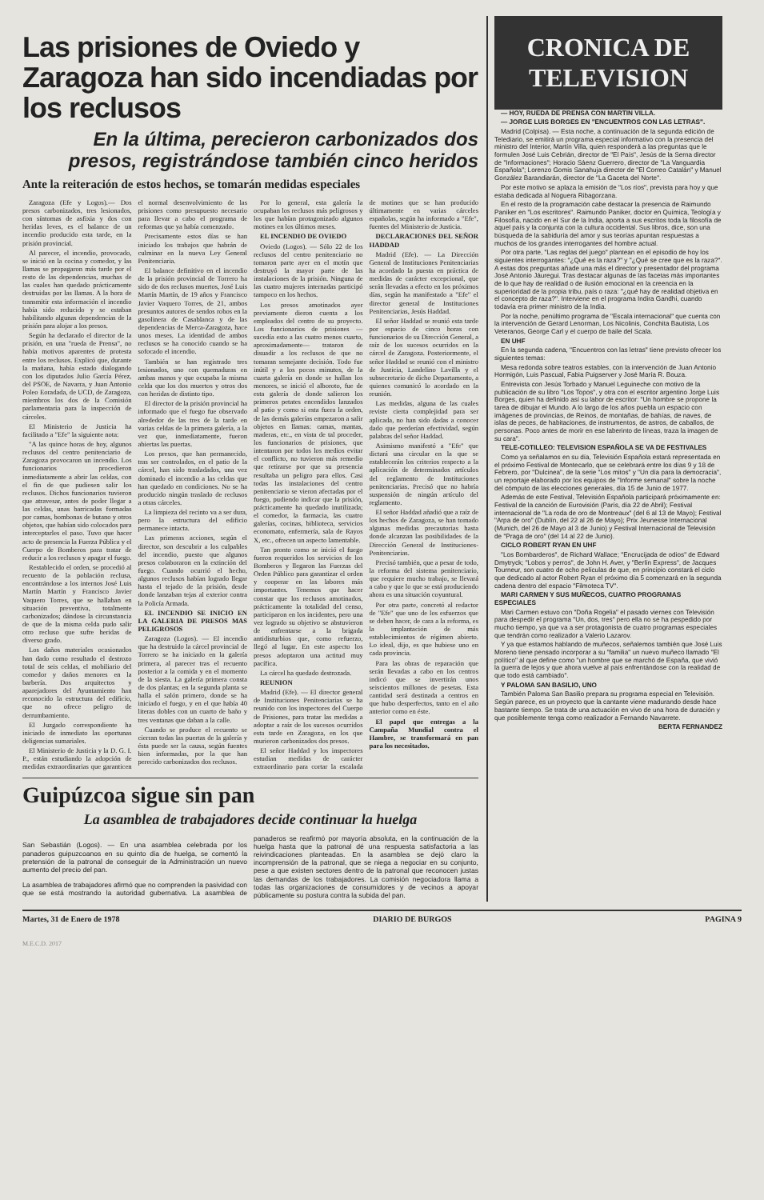Las prisiones de Oviedo y Zaragoza han sido incendiadas por los reclusos
En la última, perecieron carbonizados dos presos, registrándose también cinco heridos
Ante la reiteración de estos hechos, se tomarán medidas especiales
Zaragoza (Efe y Logos).— Dos presos carbonizados, tres lesionados, con síntomas de asfixia y dos con heridas leves, es el balance de un incendio producido esta tarde, en la prisión provincial.
Al parecer, el incendio, provocado, se inició en la cocina y comedor, y las llamas se propagaron más tarde por el resto de las dependencias, muchas de las cuales han quedado prácticamente destruidas por las llamas. A la hora de transmitir esta información el incendio había sido reducido y se estaban habilitando algunas dependencias de la prisión para alojar a los presos.
Según ha declarado el director de la prisión, en una "rueda de Prensa", no había motivos aparentes de protesta entre los reclusos. Explicó que, durante la mañana, había estado dialogando con los diputados Julio García Pérez, del PSOE, de Navarra, y Juan Antonio Poleo Eoradada, de UCD, de Zaragoza, miembros los dos de la Comisión parlamentaria para la inspección de cárceles.
El Ministerio de Justicia ha facilitado a "Efe" la siguiente nota:
"A las quince horas de hoy, algunos reclusos del centro penitenciario de Zaragoza provocaron un incendio. Los funcionarios procedieron inmediatamente a abrir las celdas, con el fin de que pudiesen salir los reclusos. Dichos funcionarios tuvieron que atravesar, antes de poder llegar a las celdas, unas barricadas formadas por camas, bombonas de butano y otros objetos, que habían sido colocados para interceptarles el paso. Tuvo que hacer acto de presencia la Fuerza Pública y el Cuerpo de Bomberos para tratar de reducir a los reclusos y apagar el fuego.
Restablecido el orden, se procedió al recuento de la población reclusa, encontrándose a los internos José Luis Martín Martín y Francisco Javier Vaquero Torres, que se hallaban en situación preventiva, totalmente carbonizados; dándose la circunstancia de que de la misma celda pudo salir otro recluso que sufre heridas de diverso grado.
Los daños materiales ocasionados han dado como resultado el destrozo total de seis celdas, el mobiliario del comedor y daños menores en la barbería. Dos arquitectos y aparejadores del Ayuntamiento han reconocido la estructura del edificio, que no ofrece peligro de derrumbamiento.
El Juzgado correspondiente ha iniciado de inmediato las oportunas deligencias sumariales.
El Ministerio de Justicia y la D. G. I. P., están estudiando la adopción de medidas extraordinarias que garanticen el normal desenvolvimiento de las prisiones como presupuesto necesario para llevar a cabo el programa de reformas que ya había comenzado.
Precisamente estos días se han iniciado los trabajos que habrán de culminar en la nueva Ley General Penitenciaria.
El balance definitivo en el incendio de la prisión provincial de Torrero ha sido de dos reclusos muertos, José Luis Martín Martín, de 19 años y Francisco Javier Vaquero Torres, de 21, ambos presuntos autores de sendos robos en la gasolinera de Casablanca y de las dependencias de Merca-Zaragoza, hace unos meses. La identidad de ambos reclusos se ha conocido cuando se ha sofocado el incendio.
También se han registrado tres lesionados, uno con quemaduras en ambas manos y que ocupaba la misma celda que los dos muertos y otros dos con heridas de distinto tipo.
El director de la prisión provincial ha informado que el fuego fue observado alrededor de las tres de la tarde en varias celdas de la primera galería, a la vez que, inmediatamente, fueron abiertas las puertas.
Los presos, que han permanecido, tras ser controlados, en el patio de la cárcel, han sido trasladados, una vez dominado el incendio a las celdas que han quedado en condiciones. No se ha producido ningún traslado de reclusos a otras cárceles.
La limpieza del recinto va a ser dura, pero la estructura del edificio permanece intacta.
Las primeras acciones, según el director, son descubrir a los culpables del incendio, puesto que algunos presos colaboraron en la extinción del fuego. Cuando ocurrió el hecho, algunos reclusos habían logrado llegar hasta el tejado de la prisión, desde donde lanzaban tejas al exterior contra la Policía Armada.
EL INCENDIO SE INICIO EN LA GALERIA DE PRESOS MAS PELIGROSOS
Zaragoza (Logos). — El incendio que ha destruido la cárcel provincial de Torrero se ha iniciado en la galería primera, al parecer tras el recuento posterior a la comida y en el momento de la siesta. La galería primera consta de dos plantas; en la segunda planta se halla el salón primero, donde se ha iniciado el fuego, y en el que había 40 literas dobles con un cuarto de baño y tres ventanas que daban a la calle.
Cuando se produce el recuento se cierran todas las puertas de la galería y ésta puede ser la causa, según fuentes bien informadas, por la que han perecido carbonizados dos reclusos.
Por lo general, esta galería la ocupaban los reclusos más peligrosos y los que habían protagonizado algunos motines en los últimos meses.
EL INCENDIO DE OVIEDO
Oviedo (Logos). — Sólo 22 de los reclusos del centro penitenciario no tomaron parte ayer en el motín que destruyó la mayor parte de las instalaciones de la prisión. Ninguna de las cuatro mujeres internadas participó tampoco en los hechos.
Los presos amotinados ayer previamente dieron cuenta a los empleados del centro de su proyecto. Los funcionarios de prisiones —sucedía esto a las cuatro menos cuarto, aproximadamente— trataron de disuadir a los reclusos de que no tomaran semejante decisión. Todo fue inútil y a los pocos minutos, de la cuarta galería en donde se hallan los menores, se inició el alboroto, fue de esta galería de donde salieron los primeros petates encendidos lanzados al patio y como si esta fuera la orden, de las demás galerías empezaron a salir objetos en llamas: camas, mantas, maderas, etc., en vista de tal proceder, los funcionarios de prisiones, que intentaron por todos los medios evitar el conflicto, no tuvieron más remedio que retirarse por que su presencia resultaba un peligro para ellos. Casi todas las instalaciones del centro penitenciario se vieron afectadas por el fuego, pudiendo indicar que la prisión, prácticamente ha quedado inutilizada; el comedor, la farmacia, las cuatro galerías, cocinas, biblioteca, servicios economato, enfermería, sala de Rayos X, etc., ofrecen un aspecto lamentable.
Tan pronto como se inició el fuego fueron requeridos los servicios de los Bomberos y llegaron las Fuerzas del Orden Público para garantizar el orden y cooperar en las labores más importantes. Tenemos que hacer constar que los reclusos amotinados, prácticamente la totalidad del censo, participaron en los incidentes, pero una vez logrado su objetivo se abstuvieron de enfrentarse a la brigada antidisturbios que, como refuerzo, llegó al lugar. En este aspecto los presos adoptaron una actitud muy pacífica.
La cárcel ha quedado destrozada.
REUNION
Madrid (Efe). — El director general de Instituciones Penitenciarias se ha reunido con los inspectores del Cuerpo de Prisiones, para tratar las medidas a adoptar a raíz de los sucesos ocurridos esta tarde en Zaragoza, en los que murieron carbonizados dos presos.
El señor Haddad y los inspectores estudian medidas de carácter extraordinario para cortar la escalada de motines que se han producido últimamente en varias cárceles españolas, según ha informado a "Efe", fuentes del Ministerio de Justicia.
DECLARACIONES DEL SEÑOR HADDAD
Madrid (Efe). — La Dirección General de Instituciones Penitenciarias ha acordado la puesta en práctica de medidas de carácter excepcional, que serán llevadas a efecto en los próximos días, según ha manifestado a "Efe" el director general de Instituciones Penitenciarias, Jesús Haddad.
El señor Haddad se reunió esta tarde por espacio de cinco horas con funcionarios de su Dirección General, a raíz de los sucesos ocurridos en la cárcel de Zaragoza. Posteriormente, el señor Haddad se reunió con el ministro de Justicia, Landelino Lavilla y el subsecretario de dicho Departamento, a quienes comunicó lo acordado en la reunión.
Las medidas, alguna de las cuales reviste cierta complejidad para ser aplicada, no han sido dadas a conocer dado que perderían efectividad, según palabras del señor Haddad.
Asimismo manifestó a "Efe" que dictará una circular en la que se establecerán los criterios respecto a la aplicación de determinados artículos del reglamento de Instituciones penitenciarias. Precisó que no habría suspensión de ningún artículo del reglamento.
El señor Haddad añadió que a raíz de los hechos de Zaragoza, se han tomado algunas medidas precautorias hasta donde alcanzan las posibilidades de la Dirección General de Instituciones-Penitenciarias.
Precisó también, que a pesar de todo, la reforma del sistema penitenciario, que requiere mucho trabajo, se llevará a cabo y que lo que se está produciendo ahora es una situación coyuntural.
Por otra parte, concretó al redactor de "Efe" que uno de los esfuerzos que se deben hacer, de cara a la reforma, es la implantación de más establecimientos de régimen abierto. Lo ideal, dijo, es que hubiese uno en cada provincia.
Para las obras de reparación que serán llevadas a cabo en los centros indicó que se invertirán unos seiscientos millones de pesetas. Esta cantidad será destinada a centros en que hubo desperfectos, tanto en el año anterior como en éste.
El papel que entregas a la Campaña Mundial contra el Hambre, se transformará en pan para los necesitados.
Guipúzcoa sigue sin pan
La asamblea de trabajadores decide continuar la huelga
San Sebastián (Logos). — En una asamblea celebrada por los panaderos guipuzcoanos en su quinto día de huelga, se comentó la pretensión de la patronal de conseguir de la Administración un nuevo aumento del precio del pan.
La asamblea de trabajadores afirmó que no comprenden la pasividad con que se está mostrando la autoridad gubernativa. La asamblea de panaderos se reafirmó por mayoría absoluta, en la continuación de la huelga hasta que la patronal dé una respuesta satisfactoria a las reivindicaciones planteadas. En la asamblea se dejó claro la incomprensión de la patronal, que se niega a negociar en su conjunto, pese a que existen sectores dentro de la patronal que reconocen justas las demandas de los trabajadores. La comisión negociadora llama a todas las organizaciones de consumidores y de vecinos a apoyar públicamente su postura contra la subida del pan.
CRONICA DE TELEVISION
— HOY, RUEDA DE PRENSA CON MARTIN VILLA.
— JORGE LUIS BORGES EN "ENCUENTROS CON LAS LETRAS".
Madrid (Colpisa). — Esta noche, a continuación de la segunda edición de Telediario, se emitirá un programa especial informativo con la presencia del ministro del Interior, Martín Villa, quien responderá a las preguntas que le formulen José Luis Cebrián, director de "El País", Jesús de la Serna director de "Informaciones"; Horacio Sáenz Guerrero, director de "La Vanguardia Española"; Lorenzo Gomis Sanahuja director de "El Correo Catalán" y Manuel González Barandiarán, director de "La Gaceta del Norte".
Por este motivo se aplaza la emisión de "Los ríos", prevista para hoy y que estaba dedicada al Noguera Ribagorzana.
En el resto de la programación cabe destacar la presencia de Raimundo Paniker en "Los escritores". Raimundo Paniker, doctor en Química, Teología y Filosofía, nacido en el Sur de la India, aporta a sus escritos toda la filosofía de aquel país y la conjunta con la cultura occidental. Sus libros, dice, son una búsqueda de la sabiduría del amor y sus teorías apuntan respuestas a muchos de los grandes interrogantes del hombre actual.
Por otra parte, "Las reglas del juego" plantean en el episodio de hoy los siguientes interrogantes: "¿Qué es la raza?" y "¿Qué se cree que es la raza?". A estas dos preguntas añade una más el director y presentador del programa José Antonio Jáuregui. Tras destacar algunas de las facetas más importantes de lo que hay de realidad o de ilusión emocional en la creencia en la superioridad de la propia tribu, país o raza: "¿qué hay de realidad objetiva en el concepto de raza?". Interviene en el programa Indira Gandhi, cuando todavía era primer ministro de la India.
Por la noche, penúltimo programa de "Escala internacional" que cuenta con la intervención de Gerard Lenorman, Los Nicolinis, Conchita Bautista, Los Veteranos, George Carl y el cuerpo de baile del Scala.
EN UHF
En la segunda cadena, "Encuentros con las letras" tiene previsto ofrecer los siguientes temas:
Mesa redonda sobre teatros estables, con la intervención de Juan Antonio Hormigón, Luis Pascual, Fabia Puigserver y José María R. Bouza.
Entrevista con Jesús Torbado y Manuel Leguineche con motivo de la publicación de su libro "Los Topos", y otra con el escritor argentino Jorge Luis Borges, quien ha definido así su labor de escritor: "Un hombre se propone la tarea de dibujar el Mundo. A lo largo de los años puebla un espacio con imágenes de provincias, de Reinos, de montañas, de bahías, de naves, de islas de peces, de habitaciones, de instrumentos, de astros, de caballos, de personas. Poco antes de morir en ese laberinto de líneas, traza la imagen de su cara".
TELE-COTILLEO: TELEVISION ESPAÑOLA SE VA DE FESTIVALES
Como ya señalamos en su día, Televisión Española estará representada en el próximo Festival de Montecarlo, que se celebrará entre los días 9 y 18 de Febrero, por "Dulcinea", de la serie "Los mitos" y "Un día para la democracia", un reportaje elaborado por los equipos de "Informe semanal" sobre la noche del cómputo de las elecciones generales, día 15 de Junio de 1977.
Además de este Festival, Televisión Española participará próximamente en: Festival de la canción de Eurovisión (París, día 22 de Abril); Festival internacional de "La roda de oro de Montreaux" (del 6 al 13 de Mayo); Festival "Arpa de oro" (Dublín, del 22 al 26 de Mayo); Prix Jeunesse Internacional (Munich, del 26 de Mayo al 3 de Junio) y Festival Internacional de Televisión de "Praga de oro" (del 14 al 22 de Junio).
CICLO ROBERT RYAN EN UHF
"Los Bombarderos", de Richard Wallace; "Encrucijada de odios" de Edward Dmytryck; "Lobos y perros", de John H. Aver, y "Berlín Express", de Jacques Tourneur, son cuatro de ocho películas de que, en principio constará el ciclo que dedicado al actor Robert Ryan el próximo día 5 comenzará en la segunda cadena dentro del espacio "Filmoteca TV".
MARI CARMEN Y SUS MUÑECOS, CUATRO PROGRAMAS ESPECIALES
Mari Carmen estuvo con "Doña Rogelia" el pasado viernes con Televisión para despedir el programa "Un, dos, tres" pero ella no se ha pespedido por mucho tiempo, ya que va a ser protagonista de cuatro programas especiales que tendrán como realizador a Valerio Lazarov.
Y ya que estamos hablando de muñecos, señalemos también que José Luis Moreno tiene pensado incorporar a su "familia" un nuevo muñeco llamado "El político" al que define como "un hombre que se marchó de España, que vivió la guerra de lejos y que ahora vuelve al país enfrentándose con la realidad de que todo está cambiado".
Y PALOMA SAN BASILIO, UNO
También Paloma San Basilio prepara su programa especial en Televisión. Según parece, es un proyecto que la cantante viene madurando desde hace bastante tiempo. Se trata de una actuación en vivo de una hora de duración y que posiblemente tenga como realizador a Fernando Navarrete.
BERTA FERNANDEZ
Martes, 31 de Enero de 1978 DIARIO DE BURGOS PAGINA 9
M.E.C.D. 2017